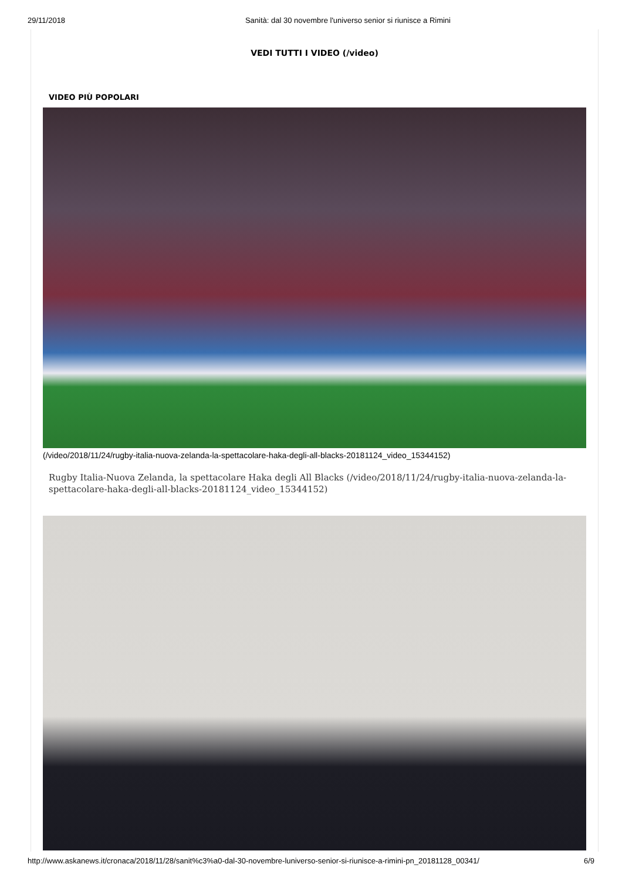29/11/2018 Sanità: dal 30 novembre l'universo senior si riunisce a Rimini
VEDI TUTTI I VIDEO (/video)
VIDEO PIÙ POPOLARI
(/video/2018/11/24/rugby-italia-nuova-zelanda-la-spettacolare-haka-degli-all-blacks-20181124_video_15344152)
Rugby Italia-Nuova Zelanda, la spettacolare Haka degli All Blacks (/video/2018/11/24/rugby-italia-nuova-zelanda-la-spettacolare-haka-degli-all-blacks-20181124_video_15344152)
http://www.askanews.it/cronaca/2018/11/28/sanit%c3%a0-dal-30-novembre-luniverso-senior-si-riunisce-a-rimini-pn_20181128_00341/ 6/9